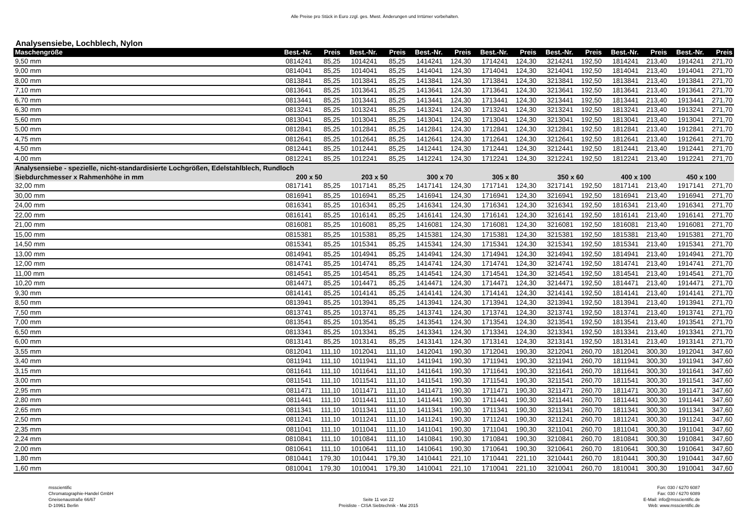Alle Preise pro Stück in Euro zzgl. ges. Mwst. Änderungen und Irrtümer vorbehalten.
Analysensiebe, Lochblech, Nylon
| Maschengröße | Best.-Nr. | Preis | Best.-Nr. | Preis | Best.-Nr. | Preis | Best.-Nr. | Preis | Best.-Nr. | Preis | Best.-Nr. | Preis | Best.-Nr. | Preis |
| --- | --- | --- | --- | --- | --- | --- | --- | --- | --- | --- | --- | --- | --- | --- |
| 9,50 mm | 0814241 | 85,25 | 1014241 | 85,25 | 1414241 | 124,30 | 1714241 | 124,30 | 3214241 | 192,50 | 1814241 | 213,40 | 1914241 | 271,70 |
| 9,00 mm | 0814041 | 85,25 | 1014041 | 85,25 | 1414041 | 124,30 | 1714041 | 124,30 | 3214041 | 192,50 | 1814041 | 213,40 | 1914041 | 271,70 |
| 8,00 mm | 0813841 | 85,25 | 1013841 | 85,25 | 1413841 | 124,30 | 1713841 | 124,30 | 3213841 | 192,50 | 1813841 | 213,40 | 1913841 | 271,70 |
| 7,10 mm | 0813641 | 85,25 | 1013641 | 85,25 | 1413641 | 124,30 | 1713641 | 124,30 | 3213641 | 192,50 | 1813641 | 213,40 | 1913641 | 271,70 |
| 6,70 mm | 0813441 | 85,25 | 1013441 | 85,25 | 1413441 | 124,30 | 1713441 | 124,30 | 3213441 | 192,50 | 1813441 | 213,40 | 1913441 | 271,70 |
| 6,30 mm | 0813241 | 85,25 | 1013241 | 85,25 | 1413241 | 124,30 | 1713241 | 124,30 | 3213241 | 192,50 | 1813241 | 213,40 | 1913241 | 271,70 |
| 5,60 mm | 0813041 | 85,25 | 1013041 | 85,25 | 1413041 | 124,30 | 1713041 | 124,30 | 3213041 | 192,50 | 1813041 | 213,40 | 1913041 | 271,70 |
| 5,00 mm | 0812841 | 85,25 | 1012841 | 85,25 | 1412841 | 124,30 | 1712841 | 124,30 | 3212841 | 192,50 | 1812841 | 213,40 | 1912841 | 271,70 |
| 4,75 mm | 0812641 | 85,25 | 1012641 | 85,25 | 1412641 | 124,30 | 1712641 | 124,30 | 3212641 | 192,50 | 1812641 | 213,40 | 1912641 | 271,70 |
| 4,50 mm | 0812441 | 85,25 | 1012441 | 85,25 | 1412441 | 124,30 | 1712441 | 124,30 | 3212441 | 192,50 | 1812441 | 213,40 | 1912441 | 271,70 |
| 4,00 mm | 0812241 | 85,25 | 1012241 | 85,25 | 1412241 | 124,30 | 1712241 | 124,30 | 3212241 | 192,50 | 1812241 | 213,40 | 1912241 | 271,70 |
| Analysensiebe - spezielle, nicht-standardisierte Lochgrößen, Edelstahlblech, Rundloch | | | | | | | | | | | | | | |
| Siebdurchmesser x Rahmenhöhe in mm | 200 x 50 | | 203 x 50 | | 300 x 70 | | 305 x 80 | | 350 x 60 | | 400 x 100 | | 450 x 100 | |
| 32,00 mm | 0817141 | 85,25 | 1017141 | 85,25 | 1417141 | 124,30 | 1717141 | 124,30 | 3217141 | 192,50 | 1817141 | 213,40 | 1917141 | 271,70 |
| 30,00 mm | 0816941 | 85,25 | 1016941 | 85,25 | 1416941 | 124,30 | 1716941 | 124,30 | 3216941 | 192,50 | 1816941 | 213,40 | 1916941 | 271,70 |
| 24,00 mm | 0816341 | 85,25 | 1016341 | 85,25 | 1416341 | 124,30 | 1716341 | 124,30 | 3216341 | 192,50 | 1816341 | 213,40 | 1916341 | 271,70 |
| 22,00 mm | 0816141 | 85,25 | 1016141 | 85,25 | 1416141 | 124,30 | 1716141 | 124,30 | 3216141 | 192,50 | 1816141 | 213,40 | 1916141 | 271,70 |
| 21,00 mm | 0816081 | 85,25 | 1016081 | 85,25 | 1416081 | 124,30 | 1716081 | 124,30 | 3216081 | 192,50 | 1816081 | 213,40 | 1916081 | 271,70 |
| 15,00 mm | 0815381 | 85,25 | 1015381 | 85,25 | 1415381 | 124,30 | 1715381 | 124,30 | 3215381 | 192,50 | 1815381 | 213,40 | 1915381 | 271,70 |
| 14,50 mm | 0815341 | 85,25 | 1015341 | 85,25 | 1415341 | 124,30 | 1715341 | 124,30 | 3215341 | 192,50 | 1815341 | 213,40 | 1915341 | 271,70 |
| 13,00 mm | 0814941 | 85,25 | 1014941 | 85,25 | 1414941 | 124,30 | 1714941 | 124,30 | 3214941 | 192,50 | 1814941 | 213,40 | 1914941 | 271,70 |
| 12,00 mm | 0814741 | 85,25 | 1014741 | 85,25 | 1414741 | 124,30 | 1714741 | 124,30 | 3214741 | 192,50 | 1814741 | 213,40 | 1914741 | 271,70 |
| 11,00 mm | 0814541 | 85,25 | 1014541 | 85,25 | 1414541 | 124,30 | 1714541 | 124,30 | 3214541 | 192,50 | 1814541 | 213,40 | 1914541 | 271,70 |
| 10,20 mm | 0814471 | 85,25 | 1014471 | 85,25 | 1414471 | 124,30 | 1714471 | 124,30 | 3214471 | 192,50 | 1814471 | 213,40 | 1914471 | 271,70 |
| 9,30 mm | 0814141 | 85,25 | 1014141 | 85,25 | 1414141 | 124,30 | 1714141 | 124,30 | 3214141 | 192,50 | 1814141 | 213,40 | 1914141 | 271,70 |
| 8,50 mm | 0813941 | 85,25 | 1013941 | 85,25 | 1413941 | 124,30 | 1713941 | 124,30 | 3213941 | 192,50 | 1813941 | 213,40 | 1913941 | 271,70 |
| 7,50 mm | 0813741 | 85,25 | 1013741 | 85,25 | 1413741 | 124,30 | 1713741 | 124,30 | 3213741 | 192,50 | 1813741 | 213,40 | 1913741 | 271,70 |
| 7,00 mm | 0813541 | 85,25 | 1013541 | 85,25 | 1413541 | 124,30 | 1713541 | 124,30 | 3213541 | 192,50 | 1813541 | 213,40 | 1913541 | 271,70 |
| 6,50 mm | 0813341 | 85,25 | 1013341 | 85,25 | 1413341 | 124,30 | 1713341 | 124,30 | 3213341 | 192,50 | 1813341 | 213,40 | 1913341 | 271,70 |
| 6,00 mm | 0813141 | 85,25 | 1013141 | 85,25 | 1413141 | 124,30 | 1713141 | 124,30 | 3213141 | 192,50 | 1813141 | 213,40 | 1913141 | 271,70 |
| 3,55 mm | 0812041 | 111,10 | 1012041 | 111,10 | 1412041 | 190,30 | 1712041 | 190,30 | 3212041 | 260,70 | 1812041 | 300,30 | 1912041 | 347,60 |
| 3,40 mm | 0811941 | 111,10 | 1011941 | 111,10 | 1411941 | 190,30 | 1711941 | 190,30 | 3211941 | 260,70 | 1811941 | 300,30 | 1911941 | 347,60 |
| 3,15 mm | 0811641 | 111,10 | 1011641 | 111,10 | 1411641 | 190,30 | 1711641 | 190,30 | 3211641 | 260,70 | 1811641 | 300,30 | 1911641 | 347,60 |
| 3,00 mm | 0811541 | 111,10 | 1011541 | 111,10 | 1411541 | 190,30 | 1711541 | 190,30 | 3211541 | 260,70 | 1811541 | 300,30 | 1911541 | 347,60 |
| 2,95 mm | 0811471 | 111,10 | 1011471 | 111,10 | 1411471 | 190,30 | 1711471 | 190,30 | 3211471 | 260,70 | 1811471 | 300,30 | 1911471 | 347,60 |
| 2,80 mm | 0811441 | 111,10 | 1011441 | 111,10 | 1411441 | 190,30 | 1711441 | 190,30 | 3211441 | 260,70 | 1811441 | 300,30 | 1911441 | 347,60 |
| 2,65 mm | 0811341 | 111,10 | 1011341 | 111,10 | 1411341 | 190,30 | 1711341 | 190,30 | 3211341 | 260,70 | 1811341 | 300,30 | 1911341 | 347,60 |
| 2,50 mm | 0811241 | 111,10 | 1011241 | 111,10 | 1411241 | 190,30 | 1711241 | 190,30 | 3211241 | 260,70 | 1811241 | 300,30 | 1911241 | 347,60 |
| 2,35 mm | 0811041 | 111,10 | 1011041 | 111,10 | 1411041 | 190,30 | 1711041 | 190,30 | 3211041 | 260,70 | 1811041 | 300,30 | 1911041 | 347,60 |
| 2,24 mm | 0810841 | 111,10 | 1010841 | 111,10 | 1410841 | 190,30 | 1710841 | 190,30 | 3210841 | 260,70 | 1810841 | 300,30 | 1910841 | 347,60 |
| 2,00 mm | 0810641 | 111,10 | 1010641 | 111,10 | 1410641 | 190,30 | 1710641 | 190,30 | 3210641 | 260,70 | 1810641 | 300,30 | 1910641 | 347,60 |
| 1,80 mm | 0810441 | 179,30 | 1010441 | 179,30 | 1410441 | 221,10 | 1710441 | 221,10 | 3210441 | 260,70 | 1810441 | 300,30 | 1910441 | 347,60 |
| 1,60 mm | 0810041 | 179,30 | 1010041 | 179,30 | 1410041 | 221,10 | 1710041 | 221,10 | 3210041 | 260,70 | 1810041 | 300,30 | 1910041 | 347,60 |
msscientific
Chromatographie-Handel GmbH
Gneisenaustraße 66/67
D-10961 Berlin
Seite 11 von 22
Preisliste - CISA Siebtechnik - Mai 2015
Fon: 030 / 6270 6087
Fax: 030 / 6270 6089
E-Mail: info@msscientific.de
Web: www.msscientific.de